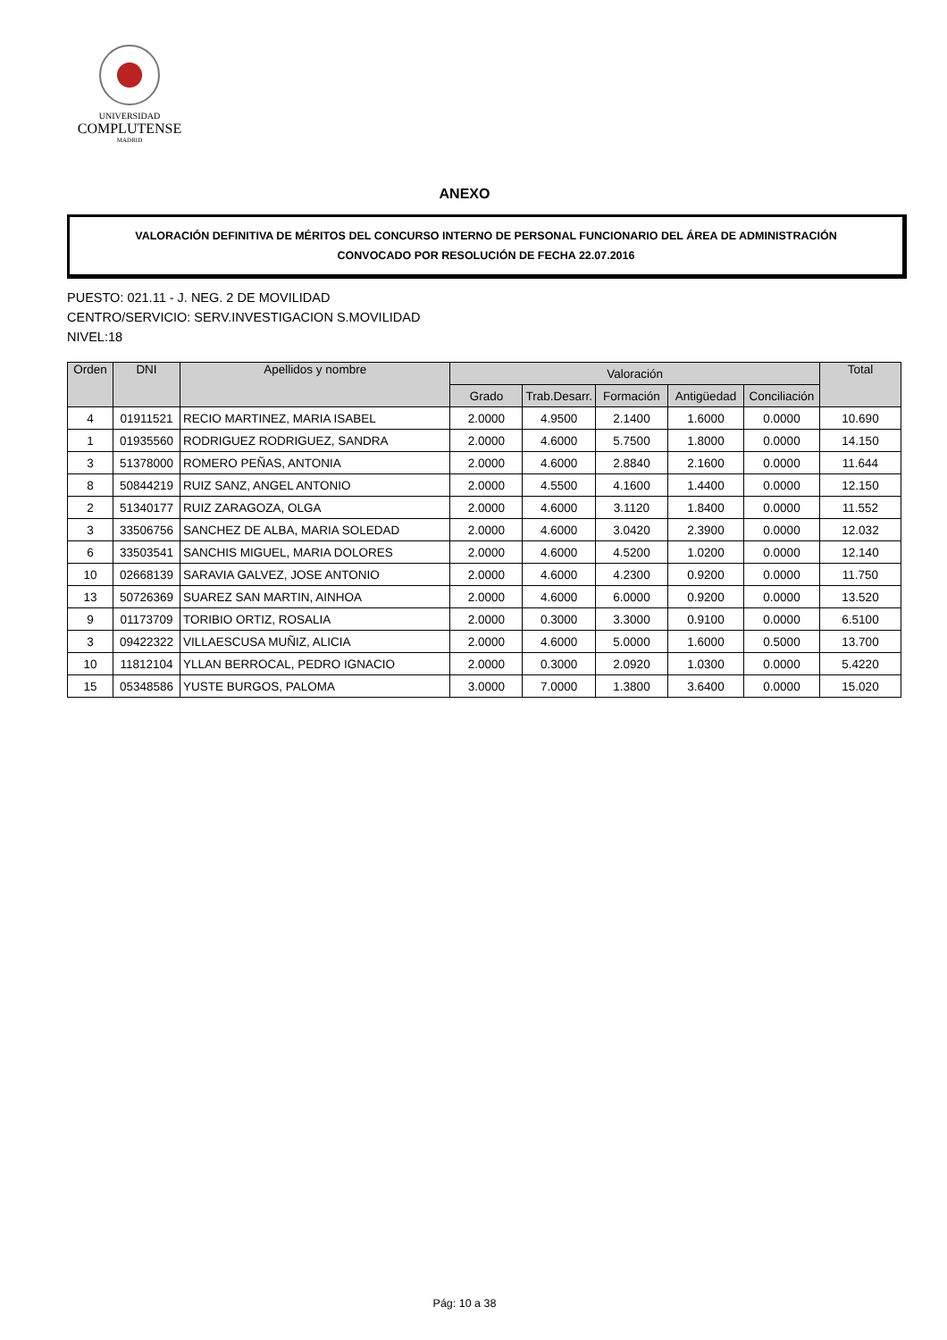UNIVERSIDAD
COMPLUTENSE
MADRID
ANEXO
VALORACIÓN DEFINITIVA DE MÉRITOS DEL CONCURSO INTERNO DE PERSONAL FUNCIONARIO DEL ÁREA DE ADMINISTRACIÓN
CONVOCADO POR RESOLUCIÓN DE FECHA 22.07.2016
PUESTO: 021.11 - J. NEG. 2 DE MOVILIDAD
CENTRO/SERVICIO: SERV.INVESTIGACION S.MOVILIDAD
NIVEL:18
| Orden | DNI | Apellidos y nombre | Valoración | | | | | Total |
| --- | --- | --- | --- | --- | --- | --- | --- | --- |
| | | | Grado | Trab.Desarr. | Formación | Antigüedad | Conciliación | |
| 4 | 01911521 | RECIO MARTINEZ, MARIA ISABEL | 2.0000 | 4.9500 | 2.1400 | 1.6000 | 0.0000 | 10.690 |
| 1 | 01935560 | RODRIGUEZ RODRIGUEZ, SANDRA | 2.0000 | 4.6000 | 5.7500 | 1.8000 | 0.0000 | 14.150 |
| 3 | 51378000 | ROMERO PEÑAS, ANTONIA | 2.0000 | 4.6000 | 2.8840 | 2.1600 | 0.0000 | 11.644 |
| 8 | 50844219 | RUIZ SANZ, ANGEL ANTONIO | 2.0000 | 4.5500 | 4.1600 | 1.4400 | 0.0000 | 12.150 |
| 2 | 51340177 | RUIZ ZARAGOZA, OLGA | 2.0000 | 4.6000 | 3.1120 | 1.8400 | 0.0000 | 11.552 |
| 3 | 33506756 | SANCHEZ DE ALBA, MARIA SOLEDAD | 2.0000 | 4.6000 | 3.0420 | 2.3900 | 0.0000 | 12.032 |
| 6 | 33503541 | SANCHIS MIGUEL, MARIA DOLORES | 2.0000 | 4.6000 | 4.5200 | 1.0200 | 0.0000 | 12.140 |
| 10 | 02668139 | SARAVIA GALVEZ, JOSE ANTONIO | 2.0000 | 4.6000 | 4.2300 | 0.9200 | 0.0000 | 11.750 |
| 13 | 50726369 | SUAREZ SAN MARTIN, AINHOA | 2.0000 | 4.6000 | 6.0000 | 0.9200 | 0.0000 | 13.520 |
| 9 | 01173709 | TORIBIO ORTIZ, ROSALIA | 2.0000 | 0.3000 | 3.3000 | 0.9100 | 0.0000 | 6.5100 |
| 3 | 09422322 | VILLAESCUSA MUÑIZ, ALICIA | 2.0000 | 4.6000 | 5.0000 | 1.6000 | 0.5000 | 13.700 |
| 10 | 11812104 | YLLAN BERROCAL, PEDRO IGNACIO | 2.0000 | 0.3000 | 2.0920 | 1.0300 | 0.0000 | 5.4220 |
| 15 | 05348586 | YUSTE BURGOS, PALOMA | 3.0000 | 7.0000 | 1.3800 | 3.6400 | 0.0000 | 15.020 |
Pág: 10 a 38